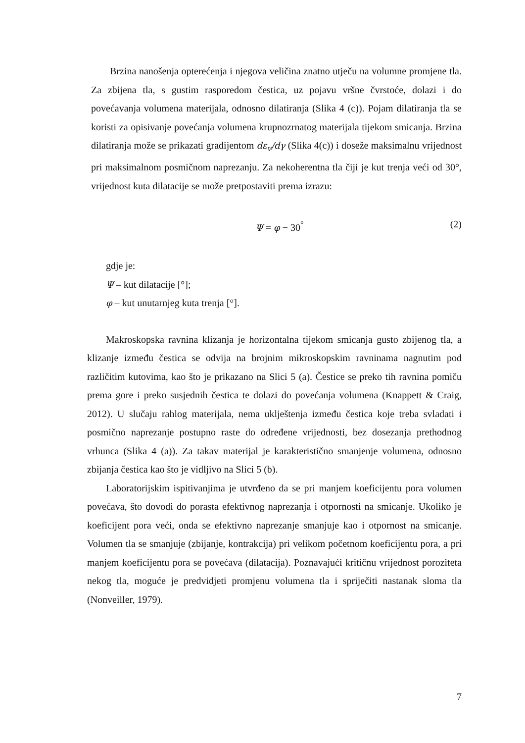Brzina nanošenja opterećenja i njegova veličina znatno utječu na volumne promjene tla. Za zbijena tla, s gustim rasporedom čestica, uz pojavu vršne čvrstoće, dolazi i do povećavanja volumena materijala, odnosno dilatiranja (Slika 4 (c)). Pojam dilatiranja tla se koristi za opisivanje povećanja volumena krupnozrnatog materijala tijekom smicanja. Brzina dilatiranja može se prikazati gradijentom dε<sub>v</sub>/dγ (Slika 4(c)) i doseže maksimalnu vrijednost pri maksimalnom posmičnom naprezanju. Za nekoherentna tla čiji je kut trenja veći od 30°, vrijednost kuta dilatacije se može pretpostaviti prema izrazu:
Ψ = φ − 30<sup>°</sup> (2)
gdje je:
Ψ – kut dilatacije [°];
φ – kut unutarnjeg kuta trenja [°].
Makroskopska ravnina klizanja je horizontalna tijekom smicanja gusto zbijenog tla, a klizanje između čestica se odvija na brojnim mikroskopskim ravninama nagnutim pod različitim kutovima, kao što je prikazano na Slici 5 (a). Čestice se preko tih ravnina pomiču prema gore i preko susjednih čestica te dolazi do povećanja volumena (Knappett & Craig, 2012). U slučaju rahlog materijala, nema uklještenja između čestica koje treba svladati i posmično naprezanje postupno raste do određene vrijednosti, bez dosezanja prethodnog vrhunca (Slika 4 (a)). Za takav materijal je karakteristično smanjenje volumena, odnosno zbijanja čestica kao što je vidljivo na Slici 5 (b).
Laboratorijskim ispitivanjima je utvrđeno da se pri manjem koeficijentu pora volumen povećava, što dovodi do porasta efektivnog naprezanja i otpornosti na smicanje. Ukoliko je koeficijent pora veći, onda se efektivno naprezanje smanjuje kao i otpornost na smicanje. Volumen tla se smanjuje (zbijanje, kontrakcija) pri velikom početnom koeficijentu pora, a pri manjem koeficijentu pora se povećava (dilatacija). Poznavajući kritičnu vrijednost poroziteta nekog tla, moguće je predvidjeti promjenu volumena tla i spriječiti nastanak sloma tla (Nonveiller, 1979).
7